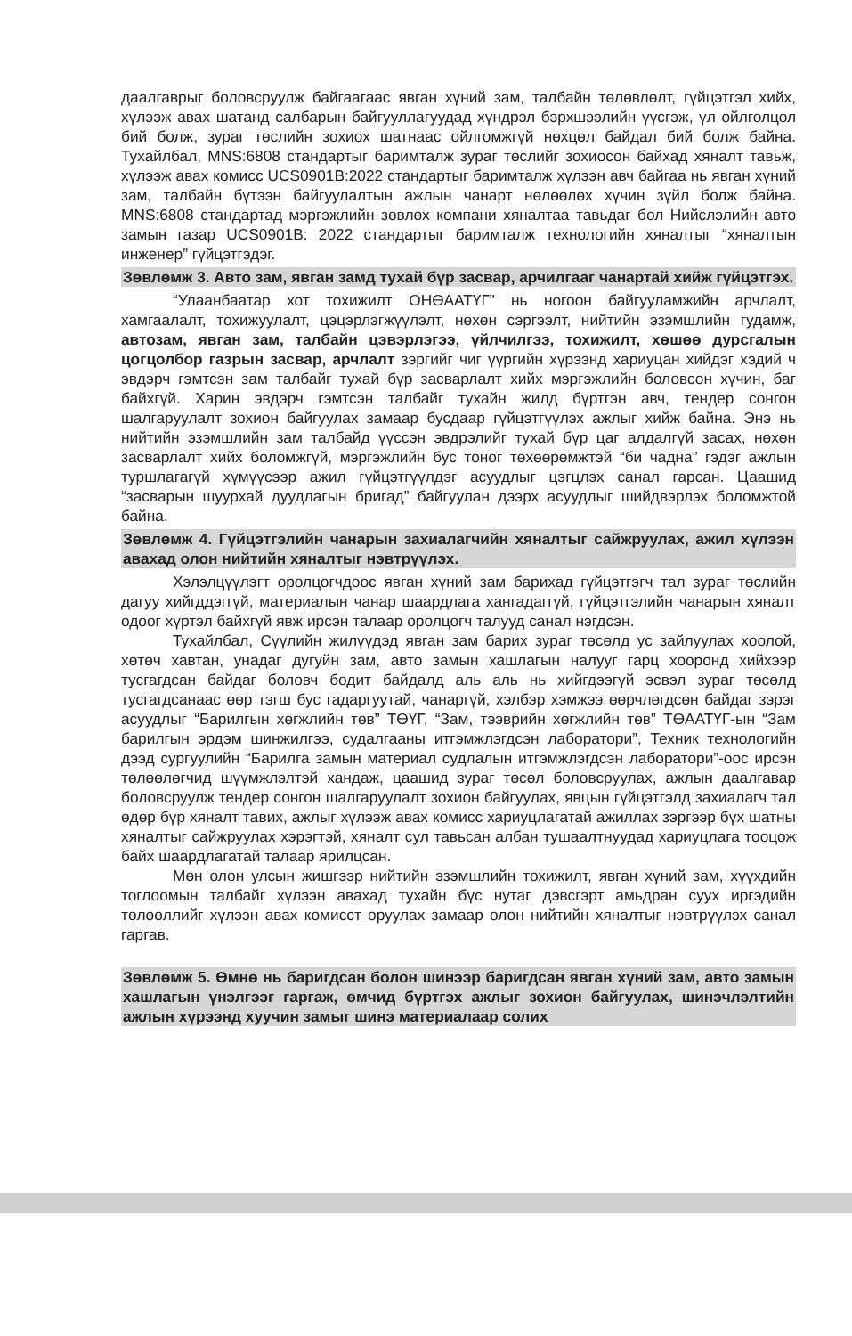даалгаврыг боловсруулж байгаагаас явган хүний зам, талбайн төлөвлөлт, гүйцэтгэл хийх, хүлээж авах шатанд салбарын байгууллагуудад хүндрэл бэрхшээлийн үүсгэж, үл ойлголцол бий болж, зураг төслийн зохиох шатнаас ойлгомжгүй нөхцөл байдал бий болж байна. Тухайлбал, MNS:6808 стандартыг баримталж зураг төслийг зохиосон байхад хяналт тавьж, хүлээж авах комисс UCS0901B:2022 стандартыг баримталж хүлээн авч байгаа нь явган хүний зам, талбайн бүтээн байгуулалтын ажлын чанарт нөлөөлөх хүчин зүйл болж байна. MNS:6808 стандартад мэргэжлийн зөвлөх компани хяналтаа тавьдаг бол Нийслэлийн авто замын газар UCS0901B: 2022 стандартыг баримталж технологийн хяналтыг “хяналтын инженер” гүйцэтгэдэг.
Зөвлөмж 3. Авто зам, явган замд тухай бүр засвар, арчилгааг чанартай хийж гүйцэтгэх.
“Улаанбаатар хот тохижилт ОНӨААТҮГ” нь ногоон байгууламжийн арчлалт, хамгаалалт, тохижуулалт, цэцэрлэгжүүлэлт, нөхөн сэргээлт, нийтийн эзэмшлийн гудамж, автозам, явган зам, талбайн цэвэрлэгээ, үйлчилгээ, тохижилт, хөшөө дурсгалын цогцолбор газрын засвар, арчлалт зэргийг чиг үүргийн хүрээнд хариуцан хийдэг хэдий ч эвдэрч гэмтсэн зам талбайг тухай бүр засварлалт хийх мэргэжлийн боловсон хүчин, баг байхгүй. Харин эвдэрч гэмтсэн талбайг тухайн жилд бүртгэн авч, тендер сонгон шалгаруулалт зохион байгуулах замаар бусдаар гүйцэтгүүлэх ажлыг хийж байна. Энэ нь нийтийн эзэмшлийн зам талбайд үүссэн эвдрэлийг тухай бүр цаг алдалгүй засах, нөхөн засварлалт хийх боломжгүй, мэргэжлийн бус тоног төхөөрөмжтэй “би чадна” гэдэг ажлын туршлагагүй хүмүүсээр ажил гүйцэтгүүлдэг асуудлыг цэгцлэх санал гарсан. Цаашид “засварын шуурхай дуудлагын бригад” байгуулан дээрх асуудлыг шийдвэрлэх боломжтой байна.
Зөвлөмж 4. Гүйцэтгэлийн чанарын захиалагчийн хяналтыг сайжруулах, ажил хүлээн авахад олон нийтийн хяналтыг нэвтрүүлэх.
Хэлэлцүүлэгт оролцогчдоос явган хүний зам барихад гүйцэтгэгч тал зураг төслийн дагуу хийгддэггүй, материалын чанар шаардлага хангадаггүй, гүйцэтгэлийн чанарын хяналт одоог хүртэл байхгүй явж ирсэн талаар оролцогч талууд санал нэгдсэн.
Тухайлбал, Сүүлийн жилүүдэд явган зам барих зураг төсөлд ус зайлуулах хоолой, хөтөч хавтан, унадаг дугуйн зам, авто замын хашлагын налууг гарц хооронд хийхээр тусгагдсан байдаг боловч бодит байдалд аль аль нь хийгдээгүй эсвэл зураг төсөлд тусгагдсанаас өөр тэгш бус гадаргуутай, чанаргүй, хэлбэр хэмжээ өөрчлөгдсөн байдаг зэрэг асуудлыг “Барилгын хөгжлийн төв” ТӨҮГ, “Зам, тээврийн хөгжлийн төв” ТӨААТҮГ-ын “Зам барилгын эрдэм шинжилгээ, судалгааны итгэмжлэгдсэн лаборатори”, Техник технологийн дээд сургуулийн “Барилга замын материал судлалын итгэмжлэгдсэн лаборатори”-оос ирсэн төлөөлөгчид шүүмжлэлтэй хандаж, цаашид зураг төсөл боловсруулах, ажлын даалгавар боловсруулж тендер сонгон шалгаруулалт зохион байгуулах, явцын гүйцэтгэлд захиалагч тал өдөр бүр хяналт тавих, ажлыг хүлээж авах комисс хариуцлагатай ажиллах зэргээр бүх шатны хяналтыг сайжруулах хэрэгтэй, хяналт сул тавьсан албан тушаалтнуудад хариуцлага тооцож байх шаардлагатай талаар ярилцсан.
Мөн олон улсын жишгээр нийтийн эзэмшлийн тохижилт, явган хүний зам, хүүхдийн тоглоомын талбайг хүлээн авахад тухайн бүс нутаг дэвсгэрт амьдран суух иргэдийн төлөөллийг хүлээн авах комисст оруулах замаар олон нийтийн хяналтыг нэвтрүүлэх санал гаргав.
Зөвлөмж 5. Өмнө нь баригдсан болон шинээр баригдсан явган хүний зам, авто замын хашлагын үнэлгээг гаргаж, өмчид бүртгэх ажлыг зохион байгуулах, шинэчлэлтийн ажлын хүрээнд хуучин замыг шинэ материалаар солих